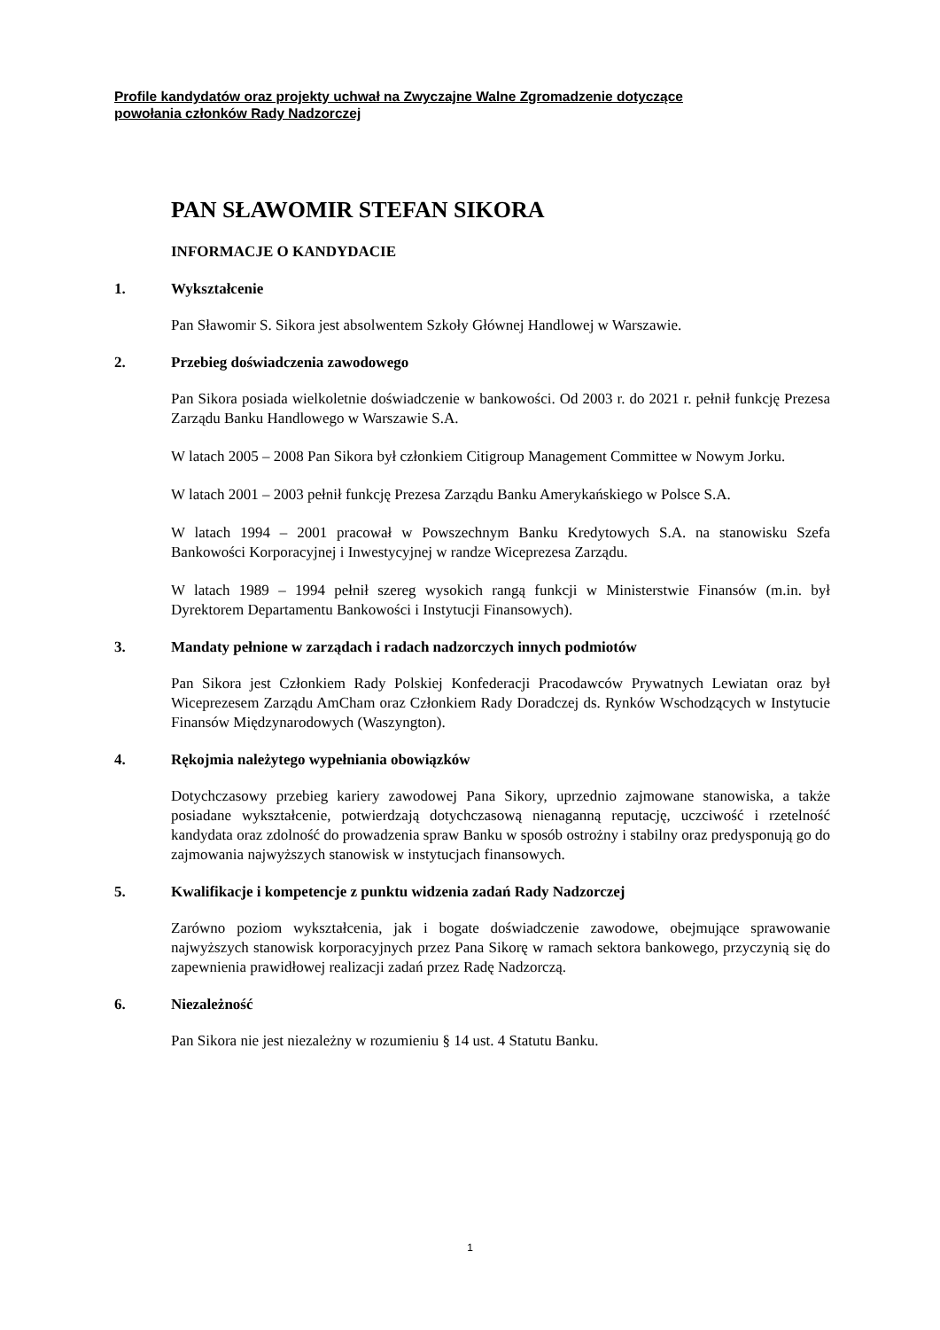Profile kandydatów oraz projekty uchwał na Zwyczajne Walne Zgromadzenie dotyczące
powołania członków Rady Nadzorczej
PAN SŁAWOMIR STEFAN SIKORA
INFORMACJE O KANDYDACIE
1. Wykształcenie
Pan Sławomir S. Sikora jest absolwentem Szkoły Głównej Handlowej w Warszawie.
2. Przebieg doświadczenia zawodowego
Pan Sikora posiada wielkoletnie doświadczenie w bankowości. Od 2003 r. do 2021 r. pełnił funkcję Prezesa Zarządu Banku Handlowego w Warszawie S.A.
W latach 2005 – 2008 Pan Sikora był członkiem Citigroup Management Committee w Nowym Jorku.
W latach 2001 – 2003 pełnił funkcję Prezesa Zarządu Banku Amerykańskiego w Polsce S.A.
W latach 1994 – 2001 pracował w Powszechnym Banku Kredytowych S.A. na stanowisku Szefa Bankowości Korporacyjnej i Inwestycyjnej w randze Wiceprezesa Zarządu.
W latach 1989 – 1994 pełnił szereg wysokich rangą funkcji w Ministerstwie Finansów (m.in. był Dyrektorem Departamentu Bankowości i Instytucji Finansowych).
3. Mandaty pełnione w zarządach i radach nadzorczych innych podmiotów
Pan Sikora jest Członkiem Rady Polskiej Konfederacji Pracodawców Prywatnych Lewiatan oraz był Wiceprezesem Zarządu AmCham oraz Członkiem Rady Doradczej ds. Rynków Wschodzących w Instytucie Finansów Międzynarodowych (Waszyngton).
4. Rękojmia należytego wypełniania obowiązków
Dotychczasowy przebieg kariery zawodowej Pana Sikory, uprzednio zajmowane stanowiska, a także posiadane wykształcenie, potwierdzają dotychczasową nienaganną reputację, uczciwość i rzetelność kandydata oraz zdolność do prowadzenia spraw Banku w sposób ostrożny i stabilny oraz predysponują go do zajmowania najwyższych stanowisk w instytucjach finansowych.
5. Kwalifikacje i kompetencje z punktu widzenia zadań Rady Nadzorczej
Zarówno poziom wykształcenia, jak i bogate doświadczenie zawodowe, obejmujące sprawowanie najwyższych stanowisk korporacyjnych przez Pana Sikorę w ramach sektora bankowego, przyczynią się do zapewnienia prawidłowej realizacji zadań przez Radę Nadzorczą.
6. Niezależność
Pan Sikora nie jest niezależny w rozumieniu § 14 ust. 4 Statutu Banku.
1